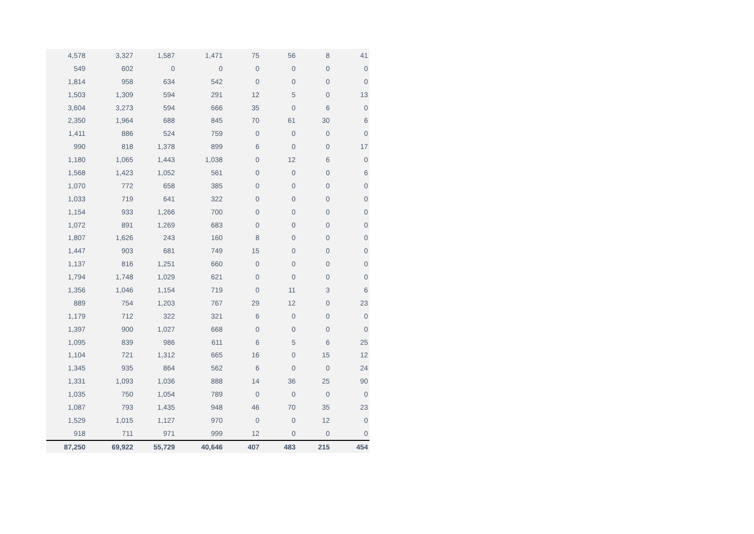| 4,578 | 3,327 | 1,587 | 1,471 | 75 | 56 | 8 | 41 |
| 549 | 602 | 0 | 0 | 0 | 0 | 0 | 0 |
| 1,814 | 958 | 634 | 542 | 0 | 0 | 0 | 0 |
| 1,503 | 1,309 | 594 | 291 | 12 | 5 | 0 | 13 |
| 3,604 | 3,273 | 594 | 666 | 35 | 0 | 6 | 0 |
| 2,350 | 1,964 | 688 | 845 | 70 | 61 | 30 | 6 |
| 1,411 | 886 | 524 | 759 | 0 | 0 | 0 | 0 |
| 990 | 818 | 1,378 | 899 | 6 | 0 | 0 | 17 |
| 1,180 | 1,065 | 1,443 | 1,038 | 0 | 12 | 6 | 0 |
| 1,568 | 1,423 | 1,052 | 561 | 0 | 0 | 0 | 6 |
| 1,070 | 772 | 658 | 385 | 0 | 0 | 0 | 0 |
| 1,033 | 719 | 641 | 322 | 0 | 0 | 0 | 0 |
| 1,154 | 933 | 1,266 | 700 | 0 | 0 | 0 | 0 |
| 1,072 | 891 | 1,269 | 683 | 0 | 0 | 0 | 0 |
| 1,807 | 1,626 | 243 | 160 | 8 | 0 | 0 | 0 |
| 1,447 | 903 | 681 | 749 | 15 | 0 | 0 | 0 |
| 1,137 | 816 | 1,251 | 660 | 0 | 0 | 0 | 0 |
| 1,794 | 1,748 | 1,029 | 621 | 0 | 0 | 0 | 0 |
| 1,356 | 1,046 | 1,154 | 719 | 0 | 11 | 3 | 6 |
| 889 | 754 | 1,203 | 767 | 29 | 12 | 0 | 23 |
| 1,179 | 712 | 322 | 321 | 6 | 0 | 0 | 0 |
| 1,397 | 900 | 1,027 | 668 | 0 | 0 | 0 | 0 |
| 1,095 | 839 | 986 | 611 | 6 | 5 | 6 | 25 |
| 1,104 | 721 | 1,312 | 665 | 16 | 0 | 15 | 12 |
| 1,345 | 935 | 864 | 562 | 6 | 0 | 0 | 24 |
| 1,331 | 1,093 | 1,036 | 888 | 14 | 36 | 25 | 90 |
| 1,035 | 750 | 1,054 | 789 | 0 | 0 | 0 | 0 |
| 1,087 | 793 | 1,435 | 948 | 46 | 70 | 35 | 23 |
| 1,529 | 1,015 | 1,127 | 970 | 0 | 0 | 12 | 0 |
| 918 | 711 | 971 | 999 | 12 | 0 | 0 | 0 |
| 87,250 | 69,922 | 55,729 | 40,646 | 407 | 483 | 215 | 454 |